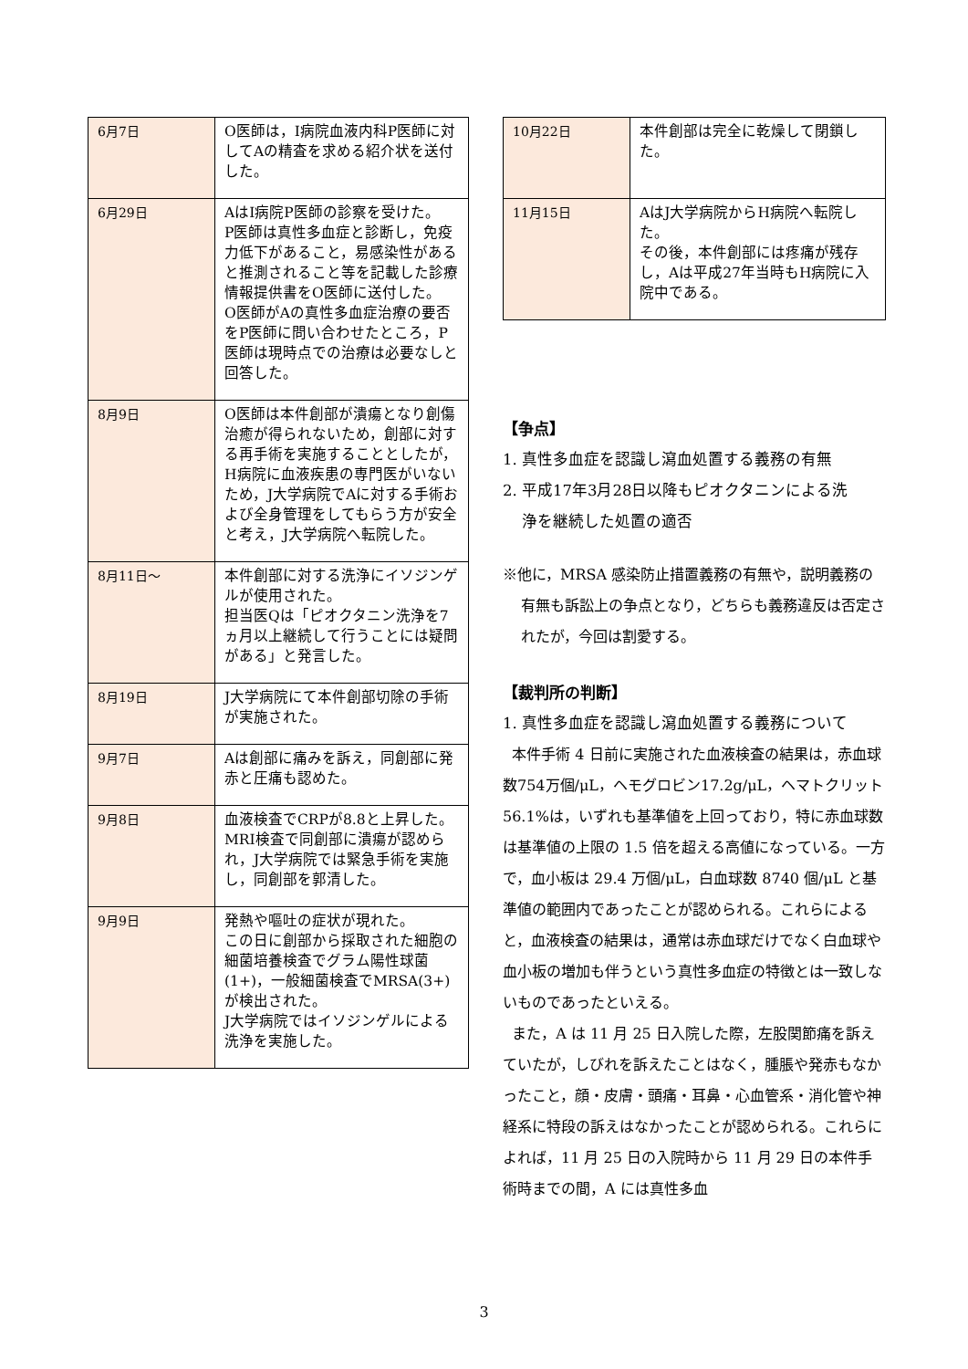| 6月7日 | O医師は，I病院血液内科P医師に対してAの精査を求める紹介状を送付した。 |
| 6月29日 | AはI病院P医師の診察を受けた。 P医師は真性多血症と診断し，免疫力低下があること，易感染性があると推測されること等を記載した診療情報提供書をO医師に送付した。 O医師がAの真性多血症治療の要否をP医師に問い合わせたところ，P医師は現時点での治療は必要なしと回答した。 |
| 8月9日 | O医師は本件創部が潰瘍となり創傷治癒が得られないため，創部に対する再手術を実施することとしたが，H病院に血液疾患の専門医がいないため，J大学病院でAに対する手術および全身管理をしてもらう方が安全と考え，J大学病院へ転院した。 |
| 8月11日～ | 本件創部に対する洗浄にイソジンゲルが使用された。 担当医Qは「ピオクタニン洗浄を7ヵ月以上継続して行うことには疑問がある」と発言した。 |
| 8月19日 | J大学病院にて本件創部切除の手術が実施された。 |
| 9月7日 | Aは創部に痛みを訴え，同創部に発赤と圧痛も認めた。 |
| 9月8日 | 血液検査でCRPが8.8と上昇した。 MRI検査で同創部に潰瘍が認められ，J大学病院では緊急手術を実施し，同創部を郭清した。 |
| 9月9日 | 発熱や嘔吐の症状が現れた。 この日に創部から採取された細胞の細菌培養検査でグラム陽性球菌(1+)，一般細菌検査でMRSA(3+)が検出された。 J大学病院ではイソジンゲルによる洗浄を実施した。 |
| 10月22日 | 本件創部は完全に乾燥して閉鎖した。 |
| 11月15日 | AはJ大学病院からH病院へ転院した。 その後，本件創部には疼痛が残存し，Aは平成27年当時もH病院に入院中である。 |
【争点】
1. 真性多血症を認識し瀉血処置する義務の有無
2. 平成17年3月28日以降もピオクタニンによる洗
浄を継続した処置の適否
※他に，MRSA 感染防止措置義務の有無や，説明義務の有無も訴訟上の争点となり，どちらも義務違反は否定されたが，今回は割愛する。
【裁判所の判断】
1. 真性多血症を認識し瀉血処置する義務について
本件手術 4 日前に実施された血液検査の結果は，赤血球数754万個/μL，ヘモグロビン17.2g/μL，ヘマトクリット 56.1%は，いずれも基準値を上回っており，特に赤血球数は基準値の上限の 1.5 倍を超える高値になっている。一方で，血小板は 29.4 万個/μL，白血球数 8740 個/μL と基準値の範囲内であったことが認められる。これらによると，血液検査の結果は，通常は赤血球だけでなく白血球や血小板の増加も伴うという真性多血症の特徴とは一致しないものであったといえる。
また，A は 11 月 25 日入院した際，左股関節痛を訴えていたが，しびれを訴えたことはなく，腫脹や発赤もなかったこと，顔・皮膚・頭痛・耳鼻・心血管系・消化管や神経系に特段の訴えはなかったことが認められる。これらによれば，11 月 25 日の入院時から 11 月 29 日の本件手術時までの間，A には真性多血
3